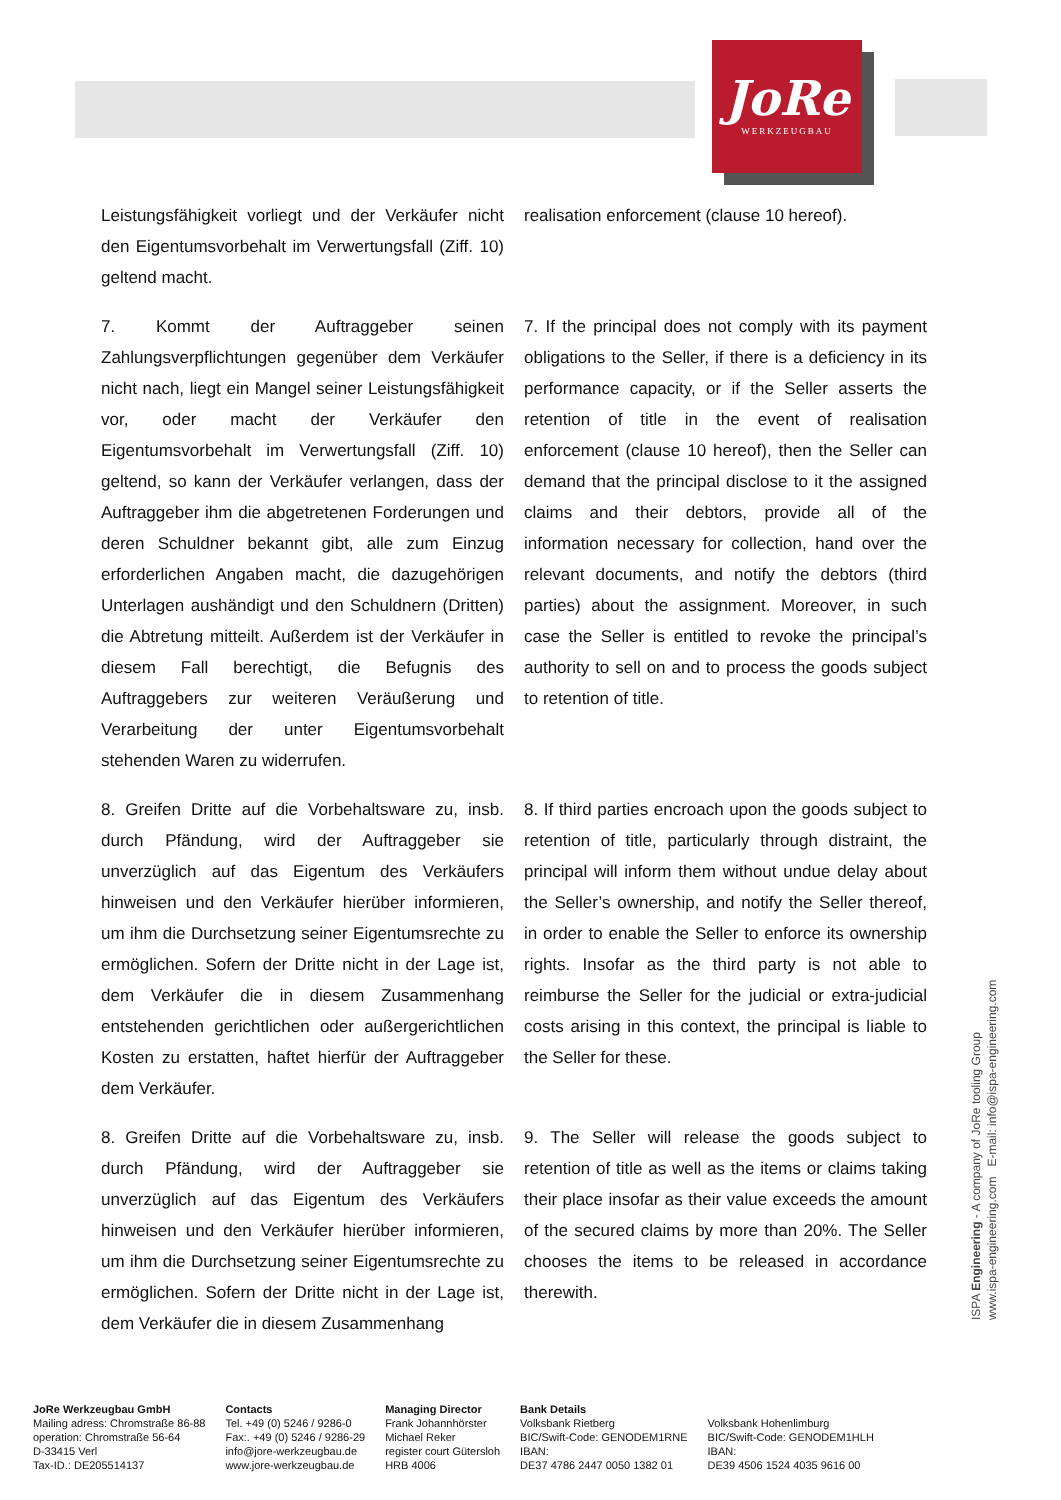JoRe
WERKZEUGBAU
Leistungsfähigkeit vorliegt und der Verkäufer nicht den Eigentumsvorbehalt im Verwertungsfall (Ziff. 10) geltend macht.
realisation enforcement (clause 10 hereof).
7. Kommt der Auftraggeber seinen Zahlungsverpflichtungen gegenüber dem Verkäufer nicht nach, liegt ein Mangel seiner Leistungsfähigkeit vor, oder macht der Verkäufer den Eigentumsvorbehalt im Verwertungsfall (Ziff. 10) geltend, so kann der Verkäufer verlangen, dass der Auftraggeber ihm die abgetretenen Forderungen und deren Schuldner bekannt gibt, alle zum Einzug erforderlichen Angaben macht, die dazugehörigen Unterlagen aushändigt und den Schuldnern (Dritten) die Abtretung mitteilt. Außerdem ist der Verkäufer in diesem Fall berechtigt, die Befugnis des Auftraggebers zur weiteren Veräußerung und Verarbeitung der unter Eigentumsvorbehalt stehenden Waren zu widerrufen.
7. If the principal does not comply with its payment obligations to the Seller, if there is a deficiency in its performance capacity, or if the Seller asserts the retention of title in the event of realisation enforcement (clause 10 hereof), then the Seller can demand that the principal disclose to it the assigned claims and their debtors, provide all of the information necessary for collection, hand over the relevant documents, and notify the debtors (third parties) about the assignment. Moreover, in such case the Seller is entitled to revoke the principal’s authority to sell on and to process the goods subject to retention of title.
8. Greifen Dritte auf die Vorbehaltsware zu, insb. durch Pfändung, wird der Auftraggeber sie unverzüglich auf das Eigentum des Verkäufers hinweisen und den Verkäufer hierüber informieren, um ihm die Durchsetzung seiner Eigentumsrechte zu ermöglichen. Sofern der Dritte nicht in der Lage ist, dem Verkäufer die in diesem Zusammenhang entstehenden gerichtlichen oder außergerichtlichen Kosten zu erstatten, haftet hierfür der Auftraggeber dem Verkäufer.
8. If third parties encroach upon the goods subject to retention of title, particularly through distraint, the principal will inform them without undue delay about the Seller’s ownership, and notify the Seller thereof, in order to enable the Seller to enforce its ownership rights. Insofar as the third party is not able to reimburse the Seller for the judicial or extra-judicial costs arising in this context, the principal is liable to the Seller for these.
8. Greifen Dritte auf die Vorbehaltsware zu, insb. durch Pfändung, wird der Auftraggeber sie unverzüglich auf das Eigentum des Verkäufers hinweisen und den Verkäufer hierüber informieren, um ihm die Durchsetzung seiner Eigentumsrechte zu ermöglichen. Sofern der Dritte nicht in der Lage ist, dem Verkäufer die in diesem Zusammenhang
9. The Seller will release the goods subject to retention of title as well as the items or claims taking their place insofar as their value exceeds the amount of the secured claims by more than 20%. The Seller chooses the items to be released in accordance therewith.
ISPA Engineering - A company of JoRe tooling Group
www.ispa-engineering.com E-mail: info@ispa-engineering.com
JoRe Werkzeugbau GmbH
Mailing adress: Chromstraße 86-88
operation: Chromstraße 56-64
D-33415 Verl
Tax-ID.: DE205514137
Contacts
Tel. +49 (0) 5246 / 9286-0
Fax:. +49 (0) 5246 / 9286-29
info@jore-werkzeugbau.de
www.jore-werkzeugbau.de
Managing Director
Frank Johannhörster
Michael Reker
register court Gütersloh
HRB 4006
Bank Details
Volksbank Rietberg
BIC/Swift-Code: GENODEM1RNE
IBAN:
DE37 4786 2447 0050 1382 01
Volksbank Hohenlimburg
BIC/Swift-Code: GENODEM1HLH
IBAN:
DE39 4506 1524 4035 9616 00